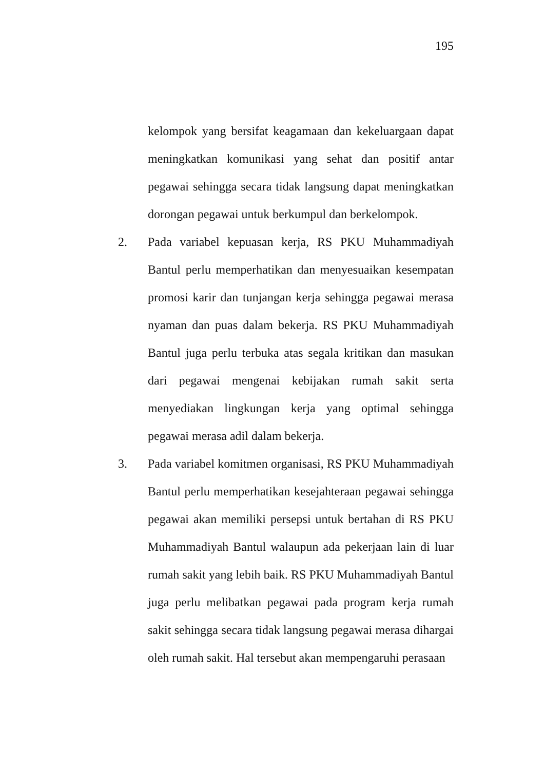195
kelompok yang bersifat keagamaan dan kekeluargaan dapat meningkatkan komunikasi yang sehat dan positif antar pegawai sehingga secara tidak langsung dapat meningkatkan dorongan pegawai untuk berkumpul dan berkelompok.
2. Pada variabel kepuasan kerja, RS PKU Muhammadiyah Bantul perlu memperhatikan dan menyesuaikan kesempatan promosi karir dan tunjangan kerja sehingga pegawai merasa nyaman dan puas dalam bekerja. RS PKU Muhammadiyah Bantul juga perlu terbuka atas segala kritikan dan masukan dari pegawai mengenai kebijakan rumah sakit serta menyediakan lingkungan kerja yang optimal sehingga pegawai merasa adil dalam bekerja.
3. Pada variabel komitmen organisasi, RS PKU Muhammadiyah Bantul perlu memperhatikan kesejahteraan pegawai sehingga pegawai akan memiliki persepsi untuk bertahan di RS PKU Muhammadiyah Bantul walaupun ada pekerjaan lain di luar rumah sakit yang lebih baik. RS PKU Muhammadiyah Bantul juga perlu melibatkan pegawai pada program kerja rumah sakit sehingga secara tidak langsung pegawai merasa dihargai oleh rumah sakit. Hal tersebut akan mempengaruhi perasaan